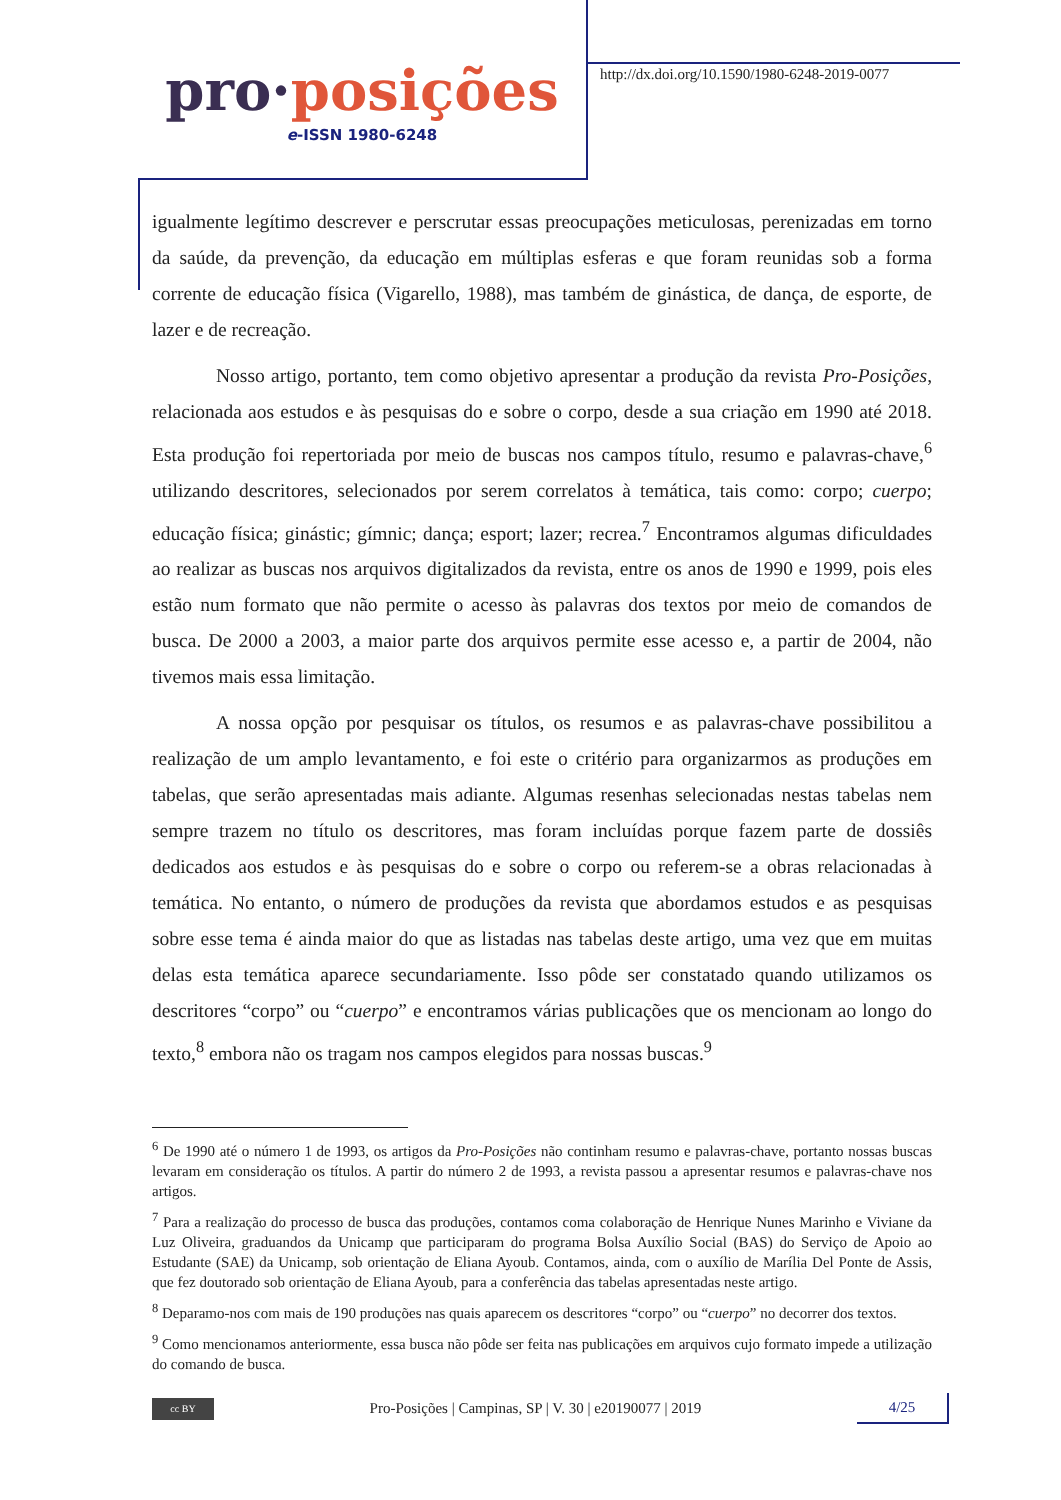pro·posições
e-ISSN 1980-6248
http://dx.doi.org/10.1590/1980-6248-2019-0077
igualmente legítimo descrever e perscrutar essas preocupações meticulosas, perenizadas em torno da saúde, da prevenção, da educação em múltiplas esferas e que foram reunidas sob a forma corrente de educação física (Vigarello, 1988), mas também de ginástica, de dança, de esporte, de lazer e de recreação.
Nosso artigo, portanto, tem como objetivo apresentar a produção da revista Pro-Posições, relacionada aos estudos e às pesquisas do e sobre o corpo, desde a sua criação em 1990 até 2018. Esta produção foi repertoriada por meio de buscas nos campos título, resumo e palavras-chave,<sup>6</sup> utilizando descritores, selecionados por serem correlatos à temática, tais como: corpo; cuerpo; educação física; ginástic; gímnic; dança; esport; lazer; recrea.<sup>7</sup> Encontramos algumas dificuldades ao realizar as buscas nos arquivos digitalizados da revista, entre os anos de 1990 e 1999, pois eles estão num formato que não permite o acesso às palavras dos textos por meio de comandos de busca. De 2000 a 2003, a maior parte dos arquivos permite esse acesso e, a partir de 2004, não tivemos mais essa limitação.
A nossa opção por pesquisar os títulos, os resumos e as palavras-chave possibilitou a realização de um amplo levantamento, e foi este o critério para organizarmos as produções em tabelas, que serão apresentadas mais adiante. Algumas resenhas selecionadas nestas tabelas nem sempre trazem no título os descritores, mas foram incluídas porque fazem parte de dossiês dedicados aos estudos e às pesquisas do e sobre o corpo ou referem-se a obras relacionadas à temática. No entanto, o número de produções da revista que abordamos estudos e as pesquisas sobre esse tema é ainda maior do que as listadas nas tabelas deste artigo, uma vez que em muitas delas esta temática aparece secundariamente. Isso pôde ser constatado quando utilizamos os descritores “corpo” ou “cuerpo” e encontramos várias publicações que os mencionam ao longo do texto,<sup>8</sup> embora não os tragam nos campos elegidos para nossas buscas.<sup>9</sup>
<sup>6</sup> De 1990 até o número 1 de 1993, os artigos da Pro-Posições não continham resumo e palavras-chave, portanto nossas buscas levaram em consideração os títulos. A partir do número 2 de 1993, a revista passou a apresentar resumos e palavras-chave nos artigos.
<sup>7</sup> Para a realização do processo de busca das produções, contamos coma colaboração de Henrique Nunes Marinho e Viviane da Luz Oliveira, graduandos da Unicamp que participaram do programa Bolsa Auxílio Social (BAS) do Serviço de Apoio ao Estudante (SAE) da Unicamp, sob orientação de Eliana Ayoub. Contamos, ainda, com o auxílio de Marília Del Ponte de Assis, que fez doutorado sob orientação de Eliana Ayoub, para a conferência das tabelas apresentadas neste artigo.
<sup>8</sup> Deparamo-nos com mais de 190 produções nas quais aparecem os descritores “corpo” ou “cuerpo” no decorrer dos textos.
<sup>9</sup> Como mencionamos anteriormente, essa busca não pôde ser feita nas publicações em arquivos cujo formato impede a utilização do comando de busca.
cc BY
Pro-Posições | Campinas, SP | V. 30 | e20190077 | 2019
4/25